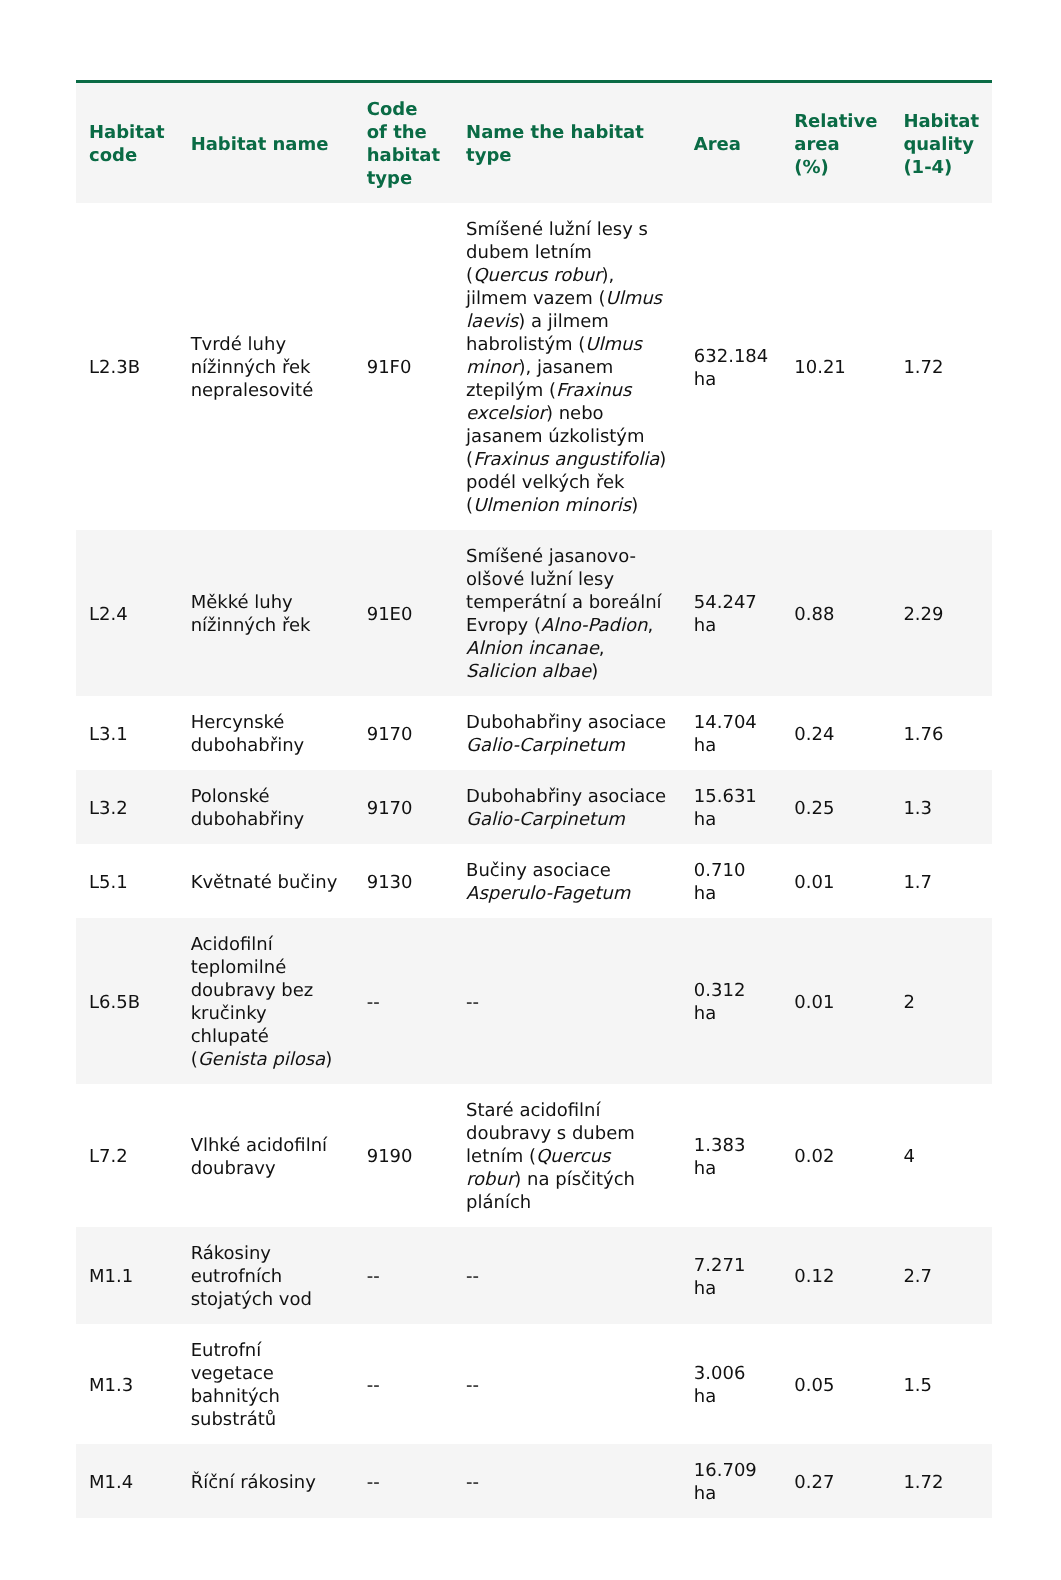| Habitat code | Habitat name | Code of the habitat type | Name the habitat type | Area | Relative area (%) | Habitat quality (1-4) |
| --- | --- | --- | --- | --- | --- | --- |
| L2.3B | Tvrdé luhy nížinných řek nepralesovité | 91F0 | Smíšené lužní lesy s dubem letním ( Quercus robur ), jilmem vazem ( Ulmus laevis ) a jilmem habrolistým ( Ulmus minor ), jasanem ztepilým ( Fraxinus excelsior ) nebo jasanem úzkolistým ( Fraxinus angustifolia ) podél velkých řek ( Ulmenion minoris ) | 632.184 ha | 10.21 | 1.72 |
| L2.4 | Měkké luhy nížinných řek | 91E0 | Smíšené jasanovo-olšové lužní lesy temperátní a boreální Evropy ( Alno-Padion , Alnion incanae , Salicion albae ) | 54.247 ha | 0.88 | 2.29 |
| L3.1 | Hercynské dubohabřiny | 9170 | Dubohabřiny asociace Galio-Carpinetum | 14.704 ha | 0.24 | 1.76 |
| L3.2 | Polonské dubohabřiny | 9170 | Dubohabřiny asociace Galio-Carpinetum | 15.631 ha | 0.25 | 1.3 |
| L5.1 | Květnaté bučiny | 9130 | Bučiny asociace Asperulo-Fagetum | 0.710 ha | 0.01 | 1.7 |
| L6.5B | Acidofilní teplomilné doubravy bez kručinky chlupaté ( Genista pilosa ) | -- | -- | 0.312 ha | 0.01 | 2 |
| L7.2 | Vlhké acidofilní doubravy | 9190 | Staré acidofilní doubravy s dubem letním ( Quercus robur ) na písčitých pláních | 1.383 ha | 0.02 | 4 |
| M1.1 | Rákosiny eutrofních stojatých vod | -- | -- | 7.271 ha | 0.12 | 2.7 |
| M1.3 | Eutrofní vegetace bahnitých substrátů | -- | -- | 3.006 ha | 0.05 | 1.5 |
| M1.4 | Říční rákosiny | -- | -- | 16.709 ha | 0.27 | 1.72 |